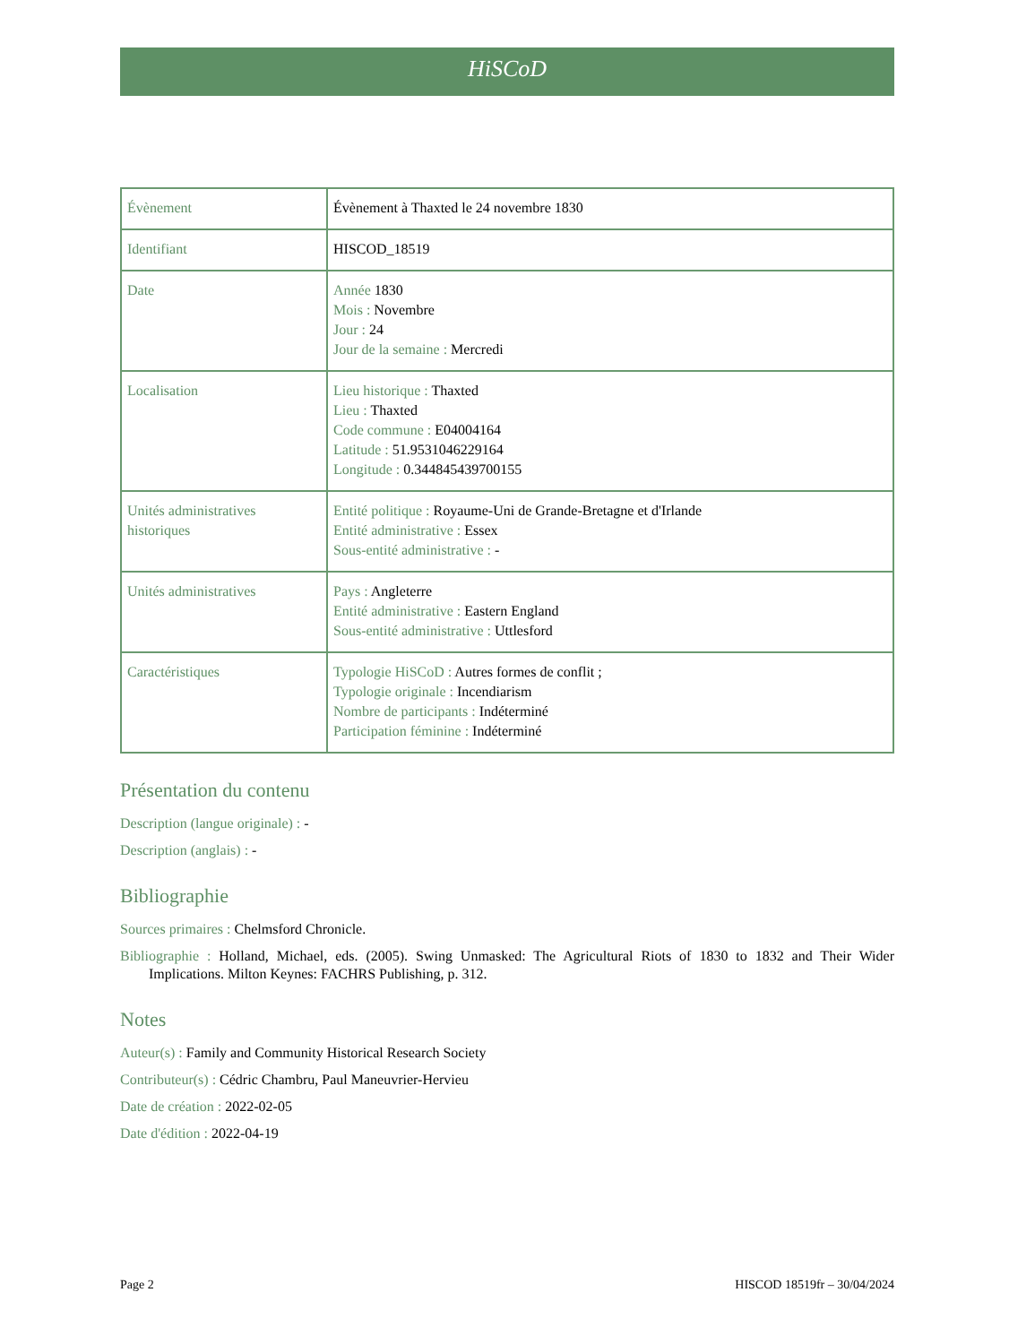HiSCoD
| Évènement | Évènement à Thaxted le 24 novembre 1830 |
| Identifiant | HISCOD_18519 |
| Date | Année 1830 Mois : Novembre Jour : 24 Jour de la semaine : Mercredi |
| Localisation | Lieu historique : Thaxted Lieu : Thaxted Code commune : E04004164 Latitude : 51.9531046229164 Longitude : 0.344845439700155 |
| Unités administratives historiques | Entité politique : Royaume-Uni de Grande-Bretagne et d'Irlande Entité administrative : Essex Sous-entité administrative : - |
| Unités administratives | Pays : Angleterre Entité administrative : Eastern England Sous-entité administrative : Uttlesford |
| Caractéristiques | Typologie HiSCoD : Autres formes de conflit ; Typologie originale : Incendiarism Nombre de participants : Indéterminé Participation féminine : Indéterminé |
Présentation du contenu
Description (langue originale) : -
Description (anglais) : -
Bibliographie
Sources primaires : Chelmsford Chronicle.
Bibliographie : Holland, Michael, eds. (2005). Swing Unmasked: The Agricultural Riots of 1830 to 1832 and Their Wider Implications. Milton Keynes: FACHRS Publishing, p. 312.
Notes
Auteur(s) : Family and Community Historical Research Society
Contributeur(s) : Cédric Chambru, Paul Maneuvrier-Hervieu
Date de création : 2022-02-05
Date d'édition : 2022-04-19
Page 2 HISCOD 18519fr – 30/04/2024